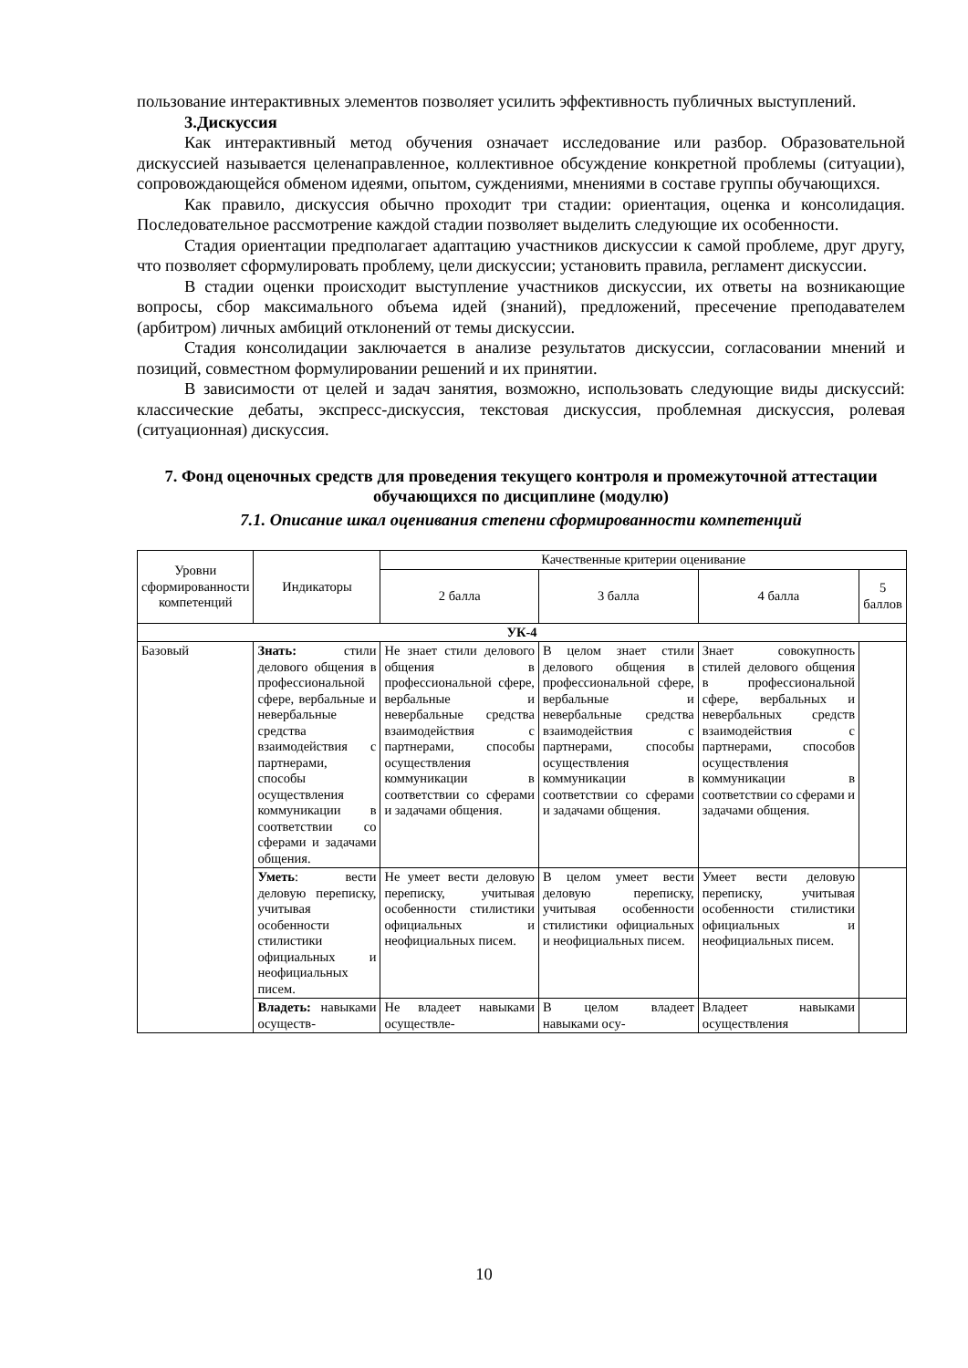пользование интерактивных элементов позволяет усилить эффективность публичных выступлений.
3.Дискуссия
Как интерактивный метод обучения означает исследование или разбор. Образовательной дискуссией называется целенаправленное, коллективное обсуждение конкретной проблемы (ситуации), сопровождающейся обменом идеями, опытом, суждениями, мнениями в составе группы обучающихся.
Как правило, дискуссия обычно проходит три стадии: ориентация, оценка и консолидация. Последовательное рассмотрение каждой стадии позволяет выделить следующие их особенности.
Стадия ориентации предполагает адаптацию участников дискуссии к самой проблеме, друг другу, что позволяет сформулировать проблему, цели дискуссии; установить правила, регламент дискуссии.
В стадии оценки происходит выступление участников дискуссии, их ответы на возникающие вопросы, сбор максимального объема идей (знаний), предложений, пресечение преподавателем (арбитром) личных амбиций отклонений от темы дискуссии.
Стадия консолидации заключается в анализе результатов дискуссии, согласовании мнений и позиций, совместном формулировании решений и их принятии.
В зависимости от целей и задач занятия, возможно, использовать следующие виды дискуссий: классические дебаты, экспресс-дискуссия, текстовая дискуссия, проблемная дискуссия, ролевая (ситуационная) дискуссия.
7. Фонд оценочных средств для проведения текущего контроля и промежуточной аттестации обучающихся по дисциплине (модулю)
7.1. Описание шкал оценивания степени сформированности компетенций
| Уровни сформированности компетенций | Индикаторы | Качественные критерии оценивание | | | |
| --- | --- | --- | --- | --- | --- |
| | | 2 балла | 3 балла | 4 балла | 5 баллов |
| УК-4 | | | | | |
| Базовый | Знать: стили делового общения в профессиональной сфере, вербальные и невербальные средства взаимодействия с партнерами, способы осуществления коммуникации в соответствии со сферами и задачами общения. | Не знает стили делового общения в профессиональной сфере, вербальные и невербальные средства взаимодействия с партнерами, способы осуществления коммуникации в соответствии со сферами и задачами общения. | В целом знает стили делового общения в профессиональной сфере, вербальные и невербальные средства взаимодействия с партнерами, способы осуществления коммуникации в соответствии со сферами и задачами общения. | Знает совокупность стилей делового общения в профессиональной сфере, вербальных и невербальных средств взаимодействия с партнерами, способов осуществления коммуникации в соответствии со сферами и задачами общения. | |
| | Уметь : вести деловую переписку, учитывая особенности стилистики официальных и неофициальных писем. | Не умеет вести деловую переписку, учитывая особенности стилистики официальных и неофициальных писем. | В целом умеет вести деловую переписку, учитывая особенности стилистики официальных и неофициальных писем. | Умеет вести деловую переписку, учитывая особенности стилистики официальных и неофициальных писем. | |
| | Владеть: навыками осуществ- | Не владеет навыками осуществле- | В целом владеет навыками осу- | Владеет навыками осуществления | |
10